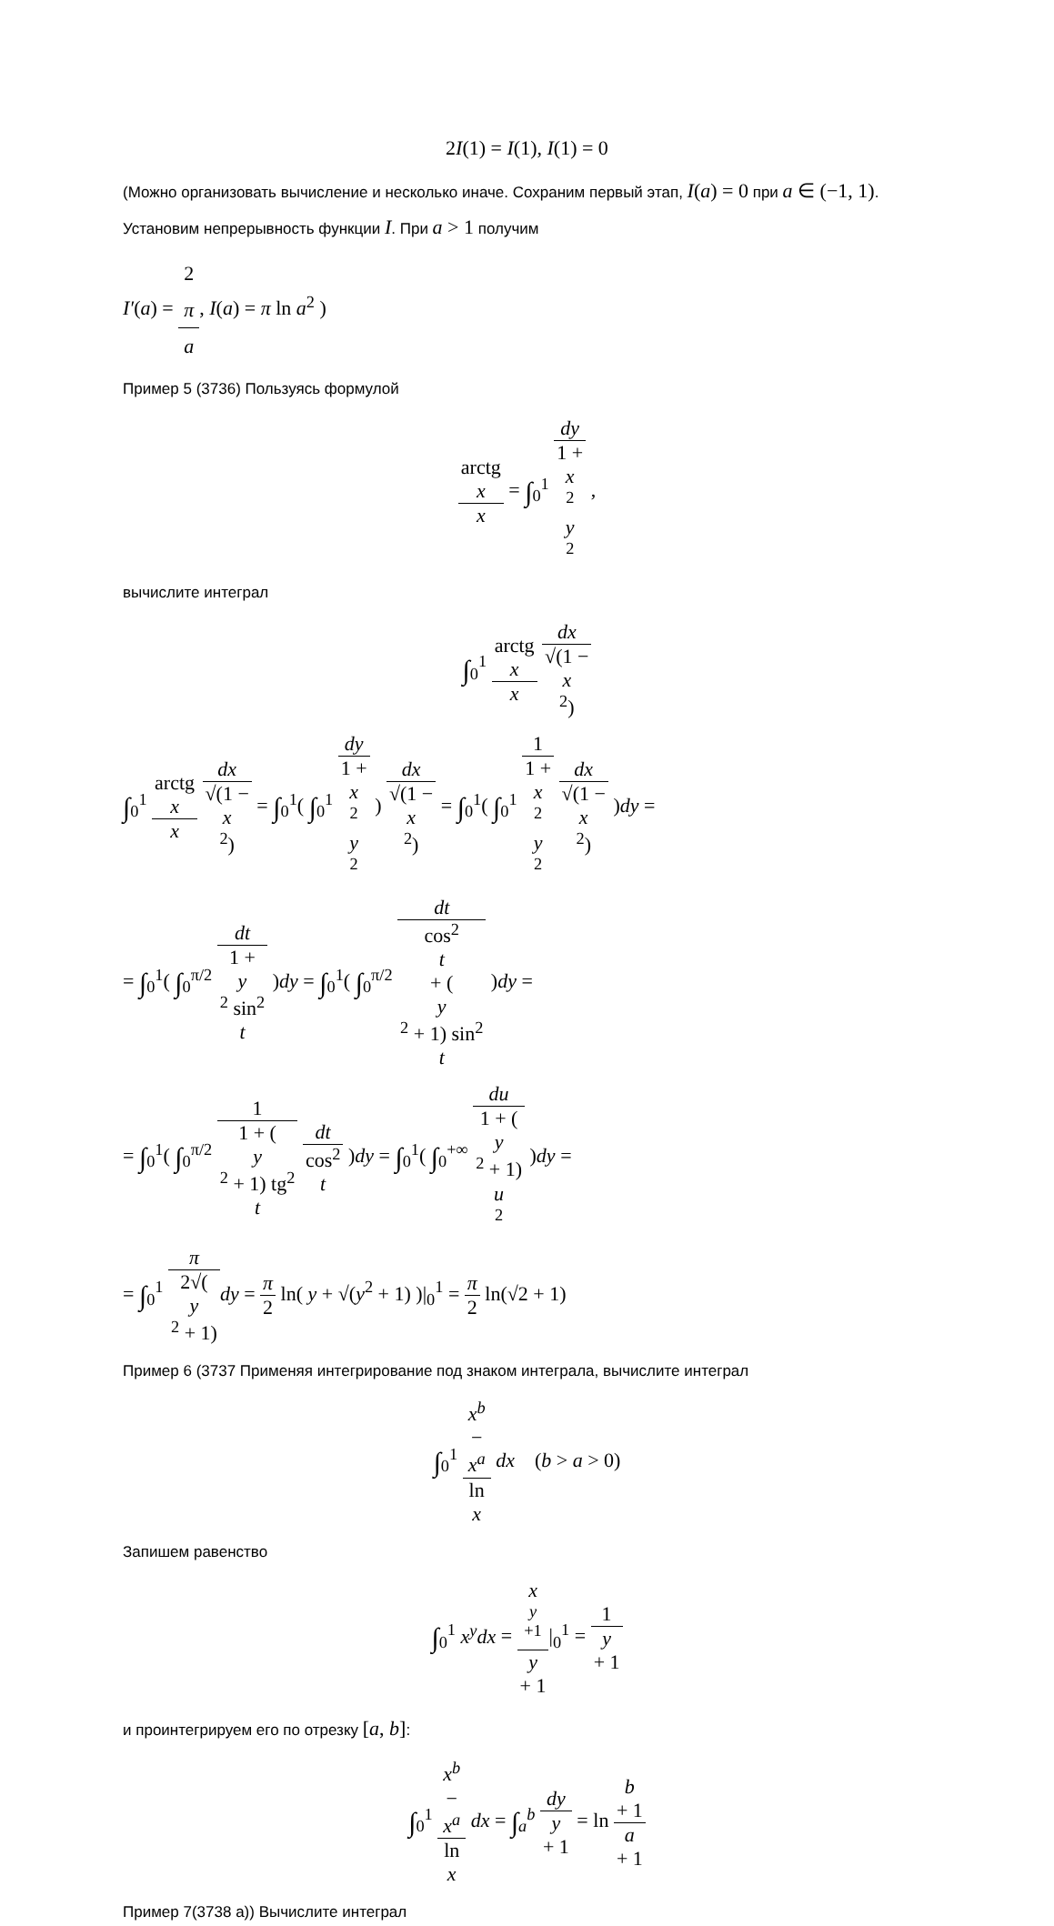2I(1) = I(1), I(1) = 0
(Можно организовать вычисление и несколько иначе. Сохраним первый этап, I(a) = 0 при a ∈ (−1, 1). Установим непрерывность функции I. При a > 1 получим
I′(a) = 2
π a, I(a) = π ln a<sup>2</sup> )
Пример 5 (3736) Пользуясь формулой
arctg
x x = ∫<sub>0</sub><sup>1</sup> dy 1 +
x
<sup>2</sup>
y
<sup>2</sup> ,
вычислите интеграл
∫<sub>0</sub><sup>1</sup> arctg
x x dx √(1 −
x
<sup>2</sup>)
∫<sub>0</sub><sup>1</sup> arctg
x x dx √(1 −
x
<sup>2</sup>) = ∫<sub>0</sub><sup>1</sup>( ∫<sub>0</sub><sup>1</sup> dy 1 +
x
<sup>2</sup>
y
<sup>2</sup> ) dx √(1 −
x
<sup>2</sup>) = ∫<sub>0</sub><sup>1</sup>( ∫<sub>0</sub><sup>1</sup> 1 1 +
x
<sup>2</sup>
y
<sup>2</sup> dx √(1 −
x
<sup>2</sup>) )dy =
= ∫<sub>0</sub><sup>1</sup>( ∫<sub>0</sub><sup>π/2</sup> dt 1 +
y
<sup>2</sup> sin<sup>2</sup>
t )dy = ∫<sub>0</sub><sup>1</sup>( ∫<sub>0</sub><sup>π/2</sup> dt cos<sup>2</sup>
t
+ (y
<sup>2</sup> + 1) sin<sup>2</sup>
t )dy =
= ∫<sub>0</sub><sup>1</sup>( ∫<sub>0</sub><sup>π/2</sup> 1 1 + (y
<sup>2</sup> + 1) tg<sup>2</sup>
t dt cos<sup>2</sup>
t )dy = ∫<sub>0</sub><sup>1</sup>( ∫<sub>0</sub><sup>+∞</sup> du 1 + (y
<sup>2</sup> + 1)
u
<sup>2</sup> )dy =
= ∫<sub>0</sub><sup>1</sup> π 2√(y
<sup>2</sup> + 1) dy = π 2 ln( y + √(y<sup>2</sup> + 1) )|<sub>0</sub><sup>1</sup> = π 2 ln(√2 + 1)
Пример 6 (3737 Применяя интегрирование под знаком интеграла, вычислите интеграл
∫<sub>0</sub><sup>1</sup> x<sup>b</sup>
−
x<sup>a</sup> ln
x dx (b > a > 0)
Запишем равенство
∫<sub>0</sub><sup>1</sup> x<sup>y</sup>dx = x
<sup>y +1</sup> y
+ 1|<sub>0</sub><sup>1</sup> = 1 y
+ 1
и проинтегрируем его по отрезку [a, b]:
∫<sub>0</sub><sup>1</sup> x<sup>b</sup>
−
x<sup>a</sup> ln
x dx = ∫<sub>a</sub><sup>b</sup> dy y
+ 1 = ln b
+ 1 a
+ 1
Пример 7(3738 а)) Вычислите интеграл